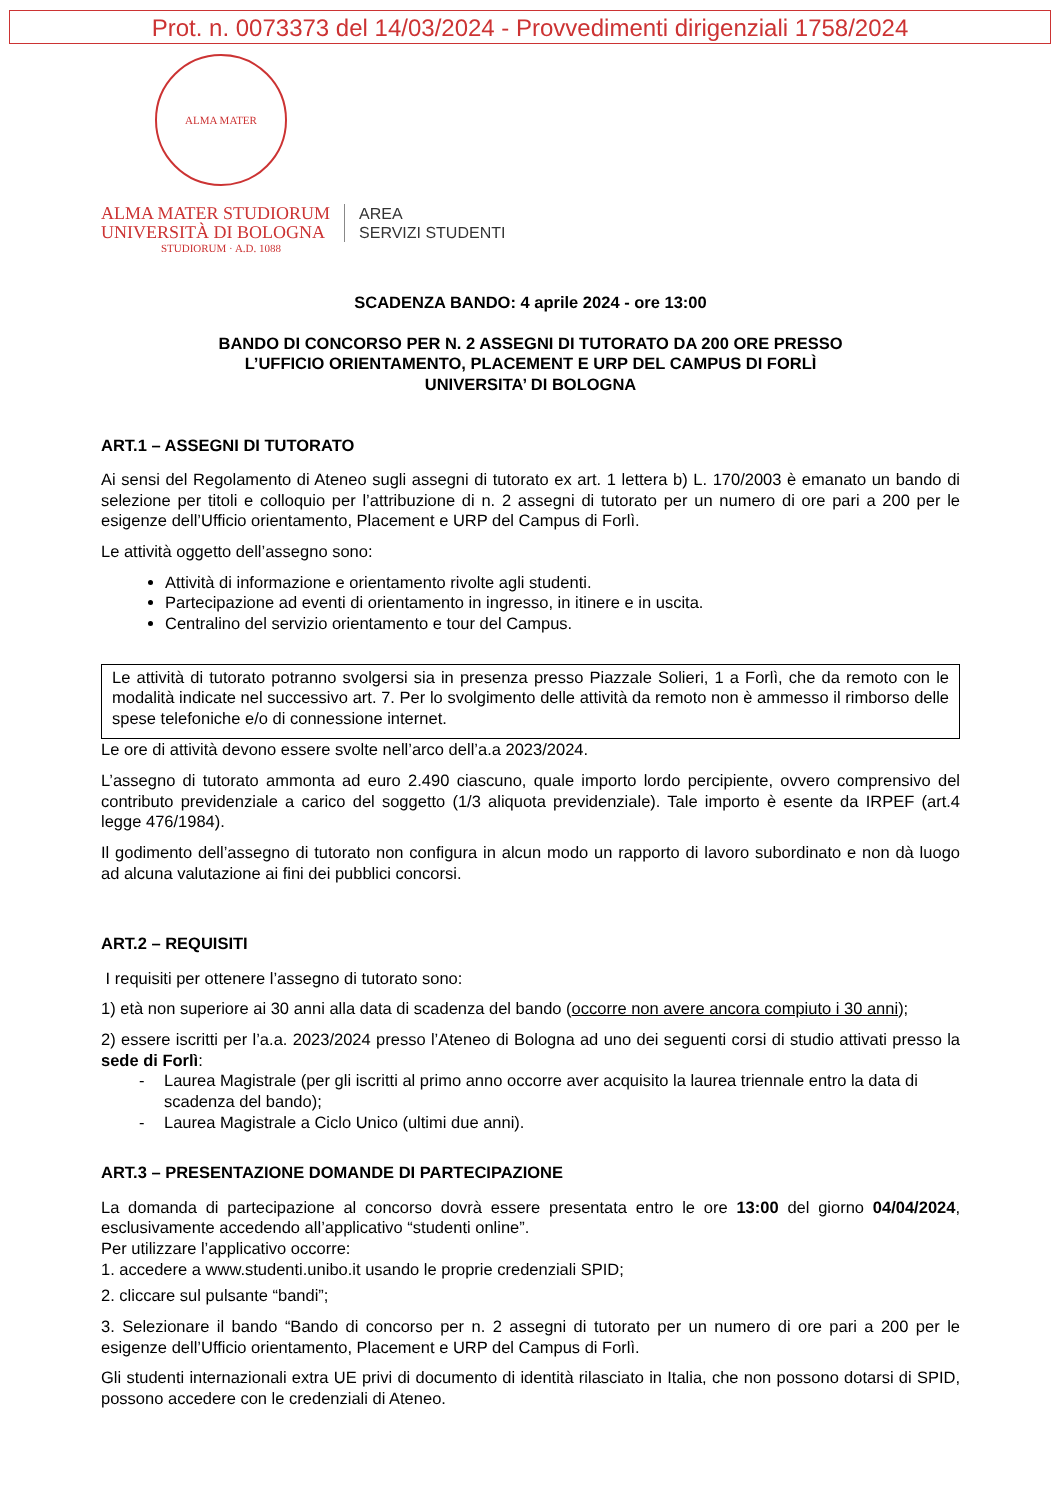Prot. n. 0073373 del 14/03/2024 - Provvedimenti dirigenziali 1758/2024
ALMA MATER STUDIORUM · A.D. 1088
ALMA MATER STUDIORUM
UNIVERSITÀ DI BOLOGNA
AREA
SERVIZI STUDENTI
SCADENZA BANDO: 4 aprile 2024 - ore 13:00
BANDO DI CONCORSO PER N. 2 ASSEGNI DI TUTORATO DA 200 ORE PRESSO
L’UFFICIO ORIENTAMENTO, PLACEMENT E URP DEL CAMPUS DI FORLÌ
UNIVERSITA’ DI BOLOGNA
ART.1 – ASSEGNI DI TUTORATO
Ai sensi del Regolamento di Ateneo sugli assegni di tutorato ex art. 1 lettera b) L. 170/2003 è emanato un bando di selezione per titoli e colloquio per l’attribuzione di n. 2 assegni di tutorato per un numero di ore pari a 200 per le esigenze dell’Ufficio orientamento, Placement e URP del Campus di Forlì.
Le attività oggetto dell’assegno sono:
Attività di informazione e orientamento rivolte agli studenti.
Partecipazione ad eventi di orientamento in ingresso, in itinere e in uscita.
Centralino del servizio orientamento e tour del Campus.
Le attività di tutorato potranno svolgersi sia in presenza presso Piazzale Solieri, 1 a Forlì, che da remoto con le modalità indicate nel successivo art. 7. Per lo svolgimento delle attività da remoto non è ammesso il rimborso delle spese telefoniche e/o di connessione internet.
Le ore di attività devono essere svolte nell’arco dell’a.a 2023/2024.
L’assegno di tutorato ammonta ad euro 2.490 ciascuno, quale importo lordo percipiente, ovvero comprensivo del contributo previdenziale a carico del soggetto (1/3 aliquota previdenziale). Tale importo è esente da IRPEF (art.4 legge 476/1984).
Il godimento dell’assegno di tutorato non configura in alcun modo un rapporto di lavoro subordinato e non dà luogo ad alcuna valutazione ai fini dei pubblici concorsi.
ART.2 – REQUISITI
I requisiti per ottenere l’assegno di tutorato sono:
1) età non superiore ai 30 anni alla data di scadenza del bando (occorre non avere ancora compiuto i 30 anni);
2) essere iscritti per l’a.a. 2023/2024 presso l’Ateneo di Bologna ad uno dei seguenti corsi di studio attivati presso la sede di Forlì:
- Laurea Magistrale (per gli iscritti al primo anno occorre aver acquisito la laurea triennale entro la data di scadenza del bando);
- Laurea Magistrale a Ciclo Unico (ultimi due anni).
ART.3 – PRESENTAZIONE DOMANDE DI PARTECIPAZIONE
La domanda di partecipazione al concorso dovrà essere presentata entro le ore 13:00 del giorno 04/04/2024, esclusivamente accedendo all’applicativo “studenti online”.
Per utilizzare l’applicativo occorre:
1. accedere a www.studenti.unibo.it usando le proprie credenziali SPID;
2. cliccare sul pulsante “bandi”;
3. Selezionare il bando “Bando di concorso per n. 2 assegni di tutorato per un numero di ore pari a 200 per le esigenze dell’Ufficio orientamento, Placement e URP del Campus di Forlì.
Gli studenti internazionali extra UE privi di documento di identità rilasciato in Italia, che non possono dotarsi di SPID, possono accedere con le credenziali di Ateneo.